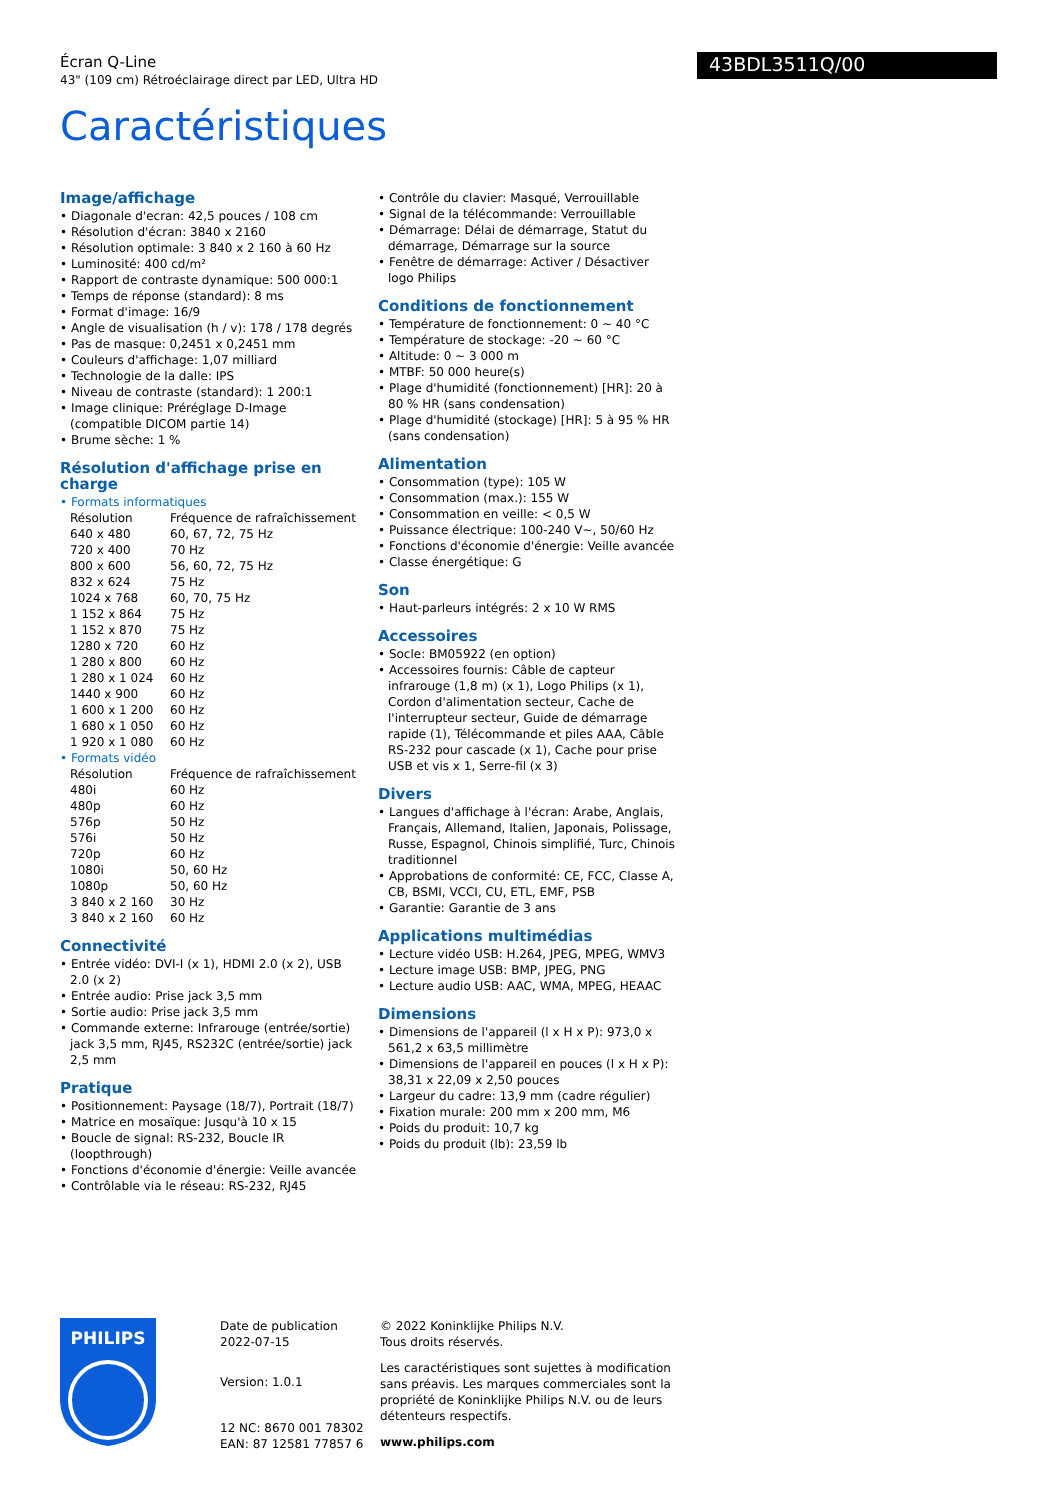Écran Q-Line
43" (109 cm) Rétroéclairage direct par LED, Ultra HD
43BDL3511Q/00
Caractéristiques
Image/affichage
• Diagonale d'ecran: 42,5 pouces / 108 cm
• Résolution d'écran: 3840 x 2160
• Résolution optimale: 3 840 x 2 160 à 60 Hz
• Luminosité: 400 cd/m²
• Rapport de contraste dynamique: 500 000:1
• Temps de réponse (standard): 8 ms
• Format d'image: 16/9
• Angle de visualisation (h / v): 178 / 178 degrés
• Pas de masque: 0,2451 x 0,2451 mm
• Couleurs d'affichage: 1,07 milliard
• Technologie de la dalle: IPS
• Niveau de contraste (standard): 1 200:1
• Image clinique: Préréglage D-Image (compatible DICOM partie 14)
• Brume sèche: 1 %
Résolution d'affichage prise en charge
• Formats informatiques
| Résolution | Fréquence de rafraîchissement |
| 640 x 480 | 60, 67, 72, 75 Hz |
| 720 x 400 | 70 Hz |
| 800 x 600 | 56, 60, 72, 75 Hz |
| 832 x 624 | 75 Hz |
| 1024 x 768 | 60, 70, 75 Hz |
| 1 152 x 864 | 75 Hz |
| 1 152 x 870 | 75 Hz |
| 1280 x 720 | 60 Hz |
| 1 280 x 800 | 60 Hz |
| 1 280 x 1 024 | 60 Hz |
| 1440 x 900 | 60 Hz |
| 1 600 x 1 200 | 60 Hz |
| 1 680 x 1 050 | 60 Hz |
| 1 920 x 1 080 | 60 Hz |
• Formats vidéo
| Résolution | Fréquence de rafraîchissement |
| 480i | 60 Hz |
| 480p | 60 Hz |
| 576p | 50 Hz |
| 576i | 50 Hz |
| 720p | 60 Hz |
| 1080i | 50, 60 Hz |
| 1080p | 50, 60 Hz |
| 3 840 x 2 160 | 30 Hz |
| 3 840 x 2 160 | 60 Hz |
Connectivité
• Entrée vidéo: DVI-I (x 1), HDMI 2.0 (x 2), USB 2.0 (x 2)
• Entrée audio: Prise jack 3,5 mm
• Sortie audio: Prise jack 3,5 mm
• Commande externe: Infrarouge (entrée/sortie) jack 3,5 mm, RJ45, RS232C (entrée/sortie) jack 2,5 mm
Pratique
• Positionnement: Paysage (18/7), Portrait (18/7)
• Matrice en mosaïque: Jusqu'à 10 x 15
• Boucle de signal: RS-232, Boucle IR (loopthrough)
• Fonctions d'économie d'énergie: Veille avancée
• Contrôlable via le réseau: RS-232, RJ45
• Contrôle du clavier: Masqué, Verrouillable
• Signal de la télécommande: Verrouillable
• Démarrage: Délai de démarrage, Statut du démarrage, Démarrage sur la source
• Fenêtre de démarrage: Activer / Désactiver logo Philips
Conditions de fonctionnement
• Température de fonctionnement: 0 ~ 40 °C
• Température de stockage: -20 ~ 60 °C
• Altitude: 0 ~ 3 000 m
• MTBF: 50 000 heure(s)
• Plage d'humidité (fonctionnement) [HR]: 20 à 80 % HR (sans condensation)
• Plage d'humidité (stockage) [HR]: 5 à 95 % HR (sans condensation)
Alimentation
• Consommation (type): 105 W
• Consommation (max.): 155 W
• Consommation en veille: < 0,5 W
• Puissance électrique: 100-240 V~, 50/60 Hz
• Fonctions d'économie d'énergie: Veille avancée
• Classe énergétique: G
Son
• Haut-parleurs intégrés: 2 x 10 W RMS
Accessoires
• Socle: BM05922 (en option)
• Accessoires fournis: Câble de capteur infrarouge (1,8 m) (x 1), Logo Philips (x 1), Cordon d'alimentation secteur, Cache de l'interrupteur secteur, Guide de démarrage rapide (1), Télécommande et piles AAA, Câble RS-232 pour cascade (x 1), Cache pour prise USB et vis x 1, Serre-fil (x 3)
Divers
• Langues d'affichage à l'écran: Arabe, Anglais, Français, Allemand, Italien, Japonais, Polissage, Russe, Espagnol, Chinois simplifié, Turc, Chinois traditionnel
• Approbations de conformité: CE, FCC, Classe A, CB, BSMI, VCCI, CU, ETL, EMF, PSB
• Garantie: Garantie de 3 ans
Applications multimédias
• Lecture vidéo USB: H.264, JPEG, MPEG, WMV3
• Lecture image USB: BMP, JPEG, PNG
• Lecture audio USB: AAC, WMA, MPEG, HEAAC
Dimensions
• Dimensions de l'appareil (l x H x P): 973,0 x 561,2 x 63,5 millimètre
• Dimensions de l'appareil en pouces (l x H x P): 38,31 x 22,09 x 2,50 pouces
• Largeur du cadre: 13,9 mm (cadre régulier)
• Fixation murale: 200 mm x 200 mm, M6
• Poids du produit: 10,7 kg
• Poids du produit (lb): 23,59 lb
PHILIPS
Date de publication
2022-07-15
Version: 1.0.1
12 NC: 8670 001 78302
EAN: 87 12581 77857 6
© 2022 Koninklijke Philips N.V.
Tous droits réservés.
Les caractéristiques sont sujettes à modification sans préavis. Les marques commerciales sont la propriété de Koninklijke Philips N.V. ou de leurs détenteurs respectifs.
www.philips.com